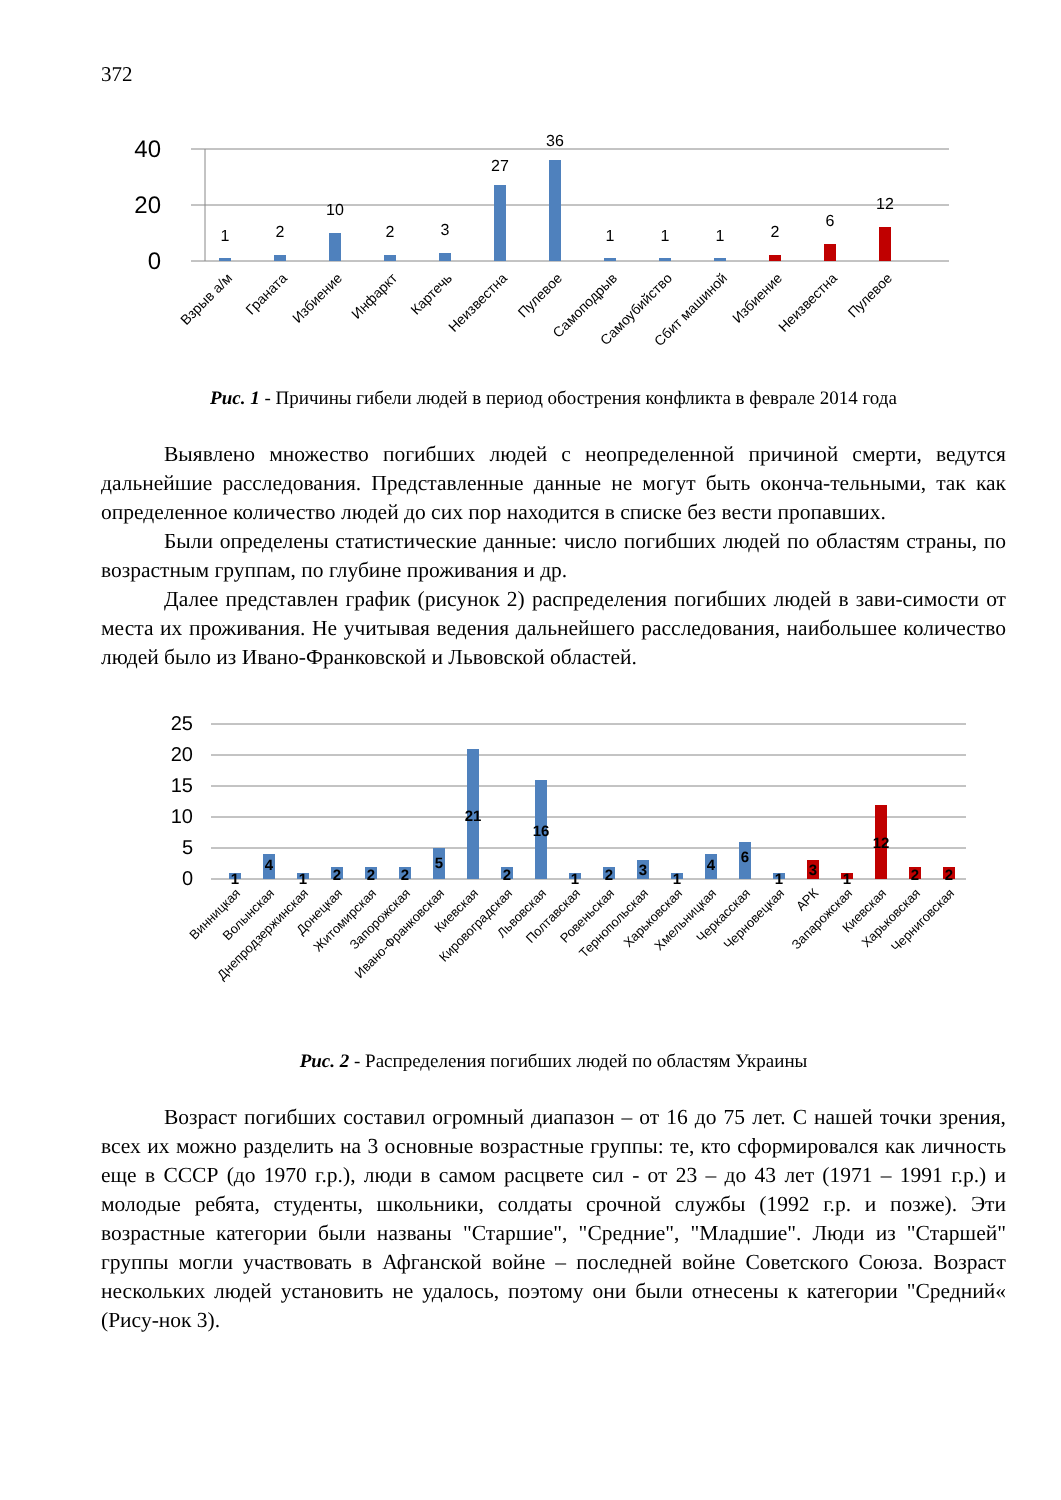372
40
20
0
1
2
10
2
3
27
36
1
1
1
2
6
12
Взрыв а/м
Граната
Избиение
Инфаркт
Картечь
Неизвестна
Пулевое
Самоподрыв
Самоубийство
Сбит машиной
Избиение
Неизвестна
Пулевое
Рис. 1 - Причины гибели людей в период обострения конфликта в феврале 2014 года
Выявлено множество погибших людей с неопределенной причиной смерти, ведутся дальнейшие расследования. Представленные данные не могут быть оконча-тельными, так как определенное количество людей до сих пор находится в списке без вести пропавших.
Были определены статистические данные: число погибших людей по областям страны, по возрастным группам, по глубине проживания и др.
Далее представлен график (рисунок 2) распределения погибших людей в зави-симости от места их проживания. Не учитывая ведения дальнейшего расследования, наибольшее количество людей было из Ивано-Франковской и Львовской областей.
25
20
15
10
5
0
1
4
1
2
2
2
5
21
2
16
1
2
3
1
4
6
1
3
1
12
2
2
Винницкая
Волынская
Днепродзержинская
Донецкая
Житомирская
Запорожская
Ивано-Франковская
Киевская
Кировоградская
Львовская
Полтавская
Ровеньская
Тернопольская
Харьковская
Хмельницкая
Черкасская
Черновецкая
АРК
Запарожская
Киевская
Харьковская
Черниговская
Рис. 2 - Распределения погибших людей по областям Украины
Возраст погибших составил огромный диапазон – от 16 до 75 лет. С нашей точки зрения, всех их можно разделить на 3 основные возрастные группы: те, кто сформировался как личность еще в СССР (до 1970 г.р.), люди в самом расцвете сил - от 23 – до 43 лет (1971 – 1991 г.р.) и молодые ребята, студенты, школьники, солдаты срочной службы (1992 г.р. и позже). Эти возрастные категории были названы "Старшие", "Средние", "Младшие". Люди из "Старшей" группы могли участвовать в Афганской войне – последней войне Советского Союза. Возраст нескольких людей установить не удалось, поэтому они были отнесены к категории "Средний« (Рису-нок 3).